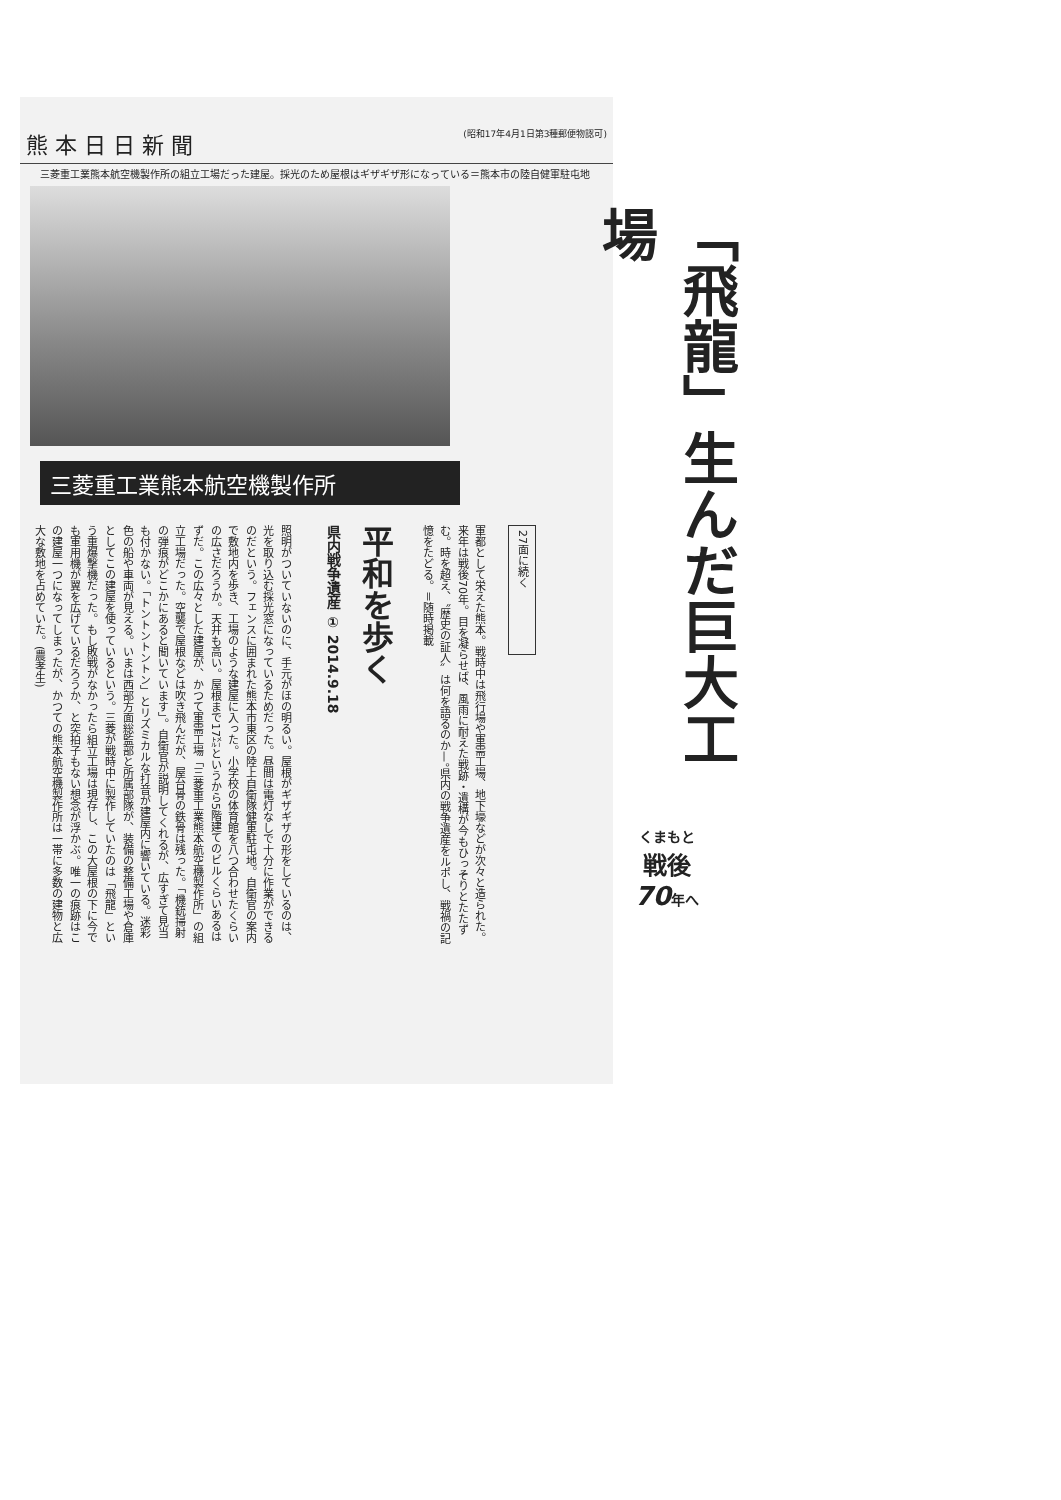熊 本 日 日 新 聞 (昭和17年4月1日第3種郵便物認可)
三菱重工業熊本航空機製作所の組立工場だった建屋。採光のため屋根はギザギザ形になっている＝熊本市の陸自健軍駐屯地
三菱重工業熊本航空機製作所
照明がついていないのに、手元がほの明るい。屋根がギザギザの形をしているのは、光を取り込む採光窓になっているためだった。昼間は電灯なしで十分に作業ができるのだという。フェンスに囲まれた熊本市東区の陸上自衛隊健軍駐屯地。自衛官の案内で敷地内を歩き、工場のような建屋に入った。小学校の体育館を八つ合わせたくらいの広さだろうか。天井も高い。屋根まで17㍍というから5階建てのビルくらいあるはずだ。この広々とした建屋が、かつて軍需工場「三菱重工業熊本航空機製作所」の組立工場だった。空襲で屋根などは吹き飛んだが、屋台骨の鉄骨は残った。「機銃掃射の弾痕がどこかにあると聞いています」。自衛官が説明してくれるが、広すぎて見当も付かない。「トントントントン」とリズミカルな打音が建屋内に響いている。迷彩色の船や車両が見える。いまは西部方面総監部と所属部隊が、装備の整備工場や倉庫としてこの建屋を使っているという。三菱が戦時中に製作していたのは「飛龍」という重爆撃機だった。もし敗戦がなかったら組立工場は現存し、この大屋根の下に今でも軍用機が翼を広げているだろうか、と突拍子もない想念が浮かぶ。唯一の痕跡はこの建屋一つになってしまったが、かつての熊本航空機製作所は一帯に多数の建物と広大な敷地を占めていた。(農孝生)
平和を歩く
県内戦争遺産 ① 2014.9.18
軍都として栄えた熊本。戦時中は飛行場や軍需工場、地下壕などが次々と造られた。来年は戦後70年。目を凝らせば、風雨に耐えた戦跡・遺構が今もひっそりとたたずむ。時を超え、〝歴史の証人〟は何を語るのか—。県内の戦争遺産をルポし、戦禍の記憶をたどる。＝随時掲載
27面に続く
「飛龍」生んだ巨大工場
くまもと
戦後
70年へ